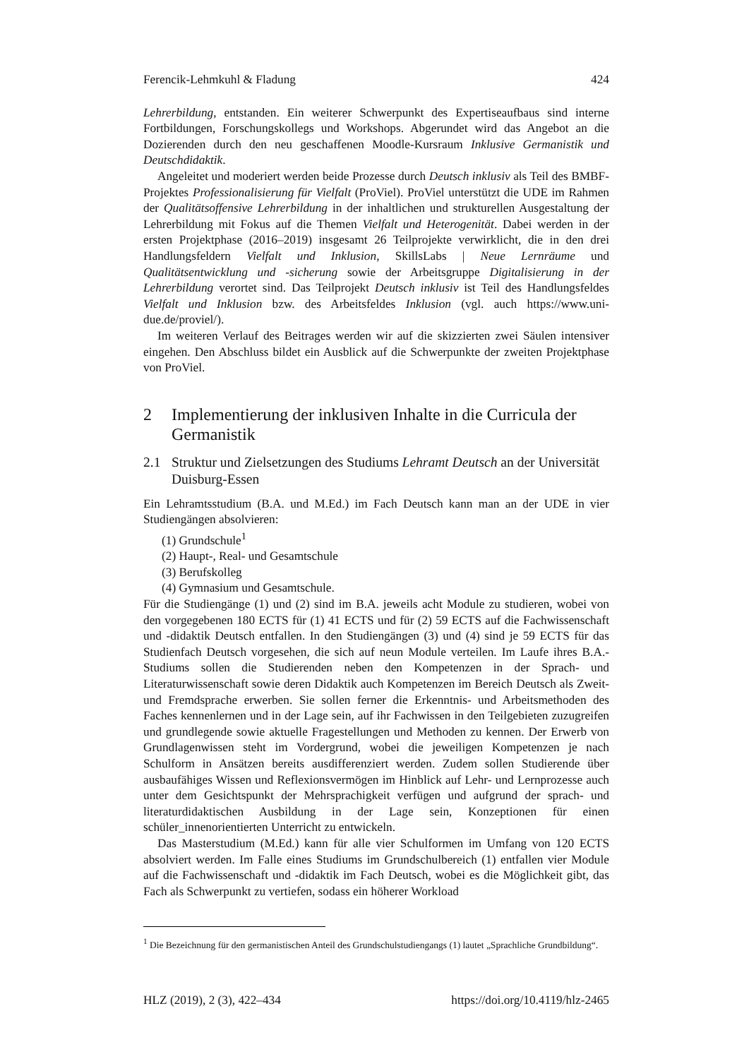Ferencik-Lehmkuhl & Fladung 424
Lehrerbildung, entstanden. Ein weiterer Schwerpunkt des Expertiseaufbaus sind interne Fortbildungen, Forschungskollegs und Workshops. Abgerundet wird das Angebot an die Dozierenden durch den neu geschaffenen Moodle-Kursraum Inklusive Germanistik und Deutschdidaktik.
Angeleitet und moderiert werden beide Prozesse durch Deutsch inklusiv als Teil des BMBF-Projektes Professionalisierung für Vielfalt (ProViel). ProViel unterstützt die UDE im Rahmen der Qualitätsoffensive Lehrerbildung in der inhaltlichen und strukturellen Ausgestaltung der Lehrerbildung mit Fokus auf die Themen Vielfalt und Heterogenität. Dabei werden in der ersten Projektphase (2016–2019) insgesamt 26 Teilprojekte verwirklicht, die in den drei Handlungsfeldern Vielfalt und Inklusion, SkillsLabs | Neue Lernräume und Qualitätsentwicklung und -sicherung sowie der Arbeitsgruppe Digitalisierung in der Lehrerbildung verortet sind. Das Teilprojekt Deutsch inklusiv ist Teil des Handlungsfeldes Vielfalt und Inklusion bzw. des Arbeitsfeldes Inklusion (vgl. auch https://www.uni-due.de/proviel/).
Im weiteren Verlauf des Beitrages werden wir auf die skizzierten zwei Säulen intensiver eingehen. Den Abschluss bildet ein Ausblick auf die Schwerpunkte der zweiten Projektphase von ProViel.
2 Implementierung der inklusiven Inhalte in die Curricula der Germanistik
2.1 Struktur und Zielsetzungen des Studiums Lehramt Deutsch an der Universität Duisburg-Essen
Ein Lehramtsstudium (B.A. und M.Ed.) im Fach Deutsch kann man an der UDE in vier Studiengängen absolvieren:
(1) Grundschule<sup>1</sup>
(2) Haupt-, Real- und Gesamtschule
(3) Berufskolleg
(4) Gymnasium und Gesamtschule.
Für die Studiengänge (1) und (2) sind im B.A. jeweils acht Module zu studieren, wobei von den vorgegebenen 180 ECTS für (1) 41 ECTS und für (2) 59 ECTS auf die Fachwissenschaft und -didaktik Deutsch entfallen. In den Studiengängen (3) und (4) sind je 59 ECTS für das Studienfach Deutsch vorgesehen, die sich auf neun Module verteilen. Im Laufe ihres B.A.-Studiums sollen die Studierenden neben den Kompetenzen in der Sprach- und Literaturwissenschaft sowie deren Didaktik auch Kompetenzen im Bereich Deutsch als Zweit- und Fremdsprache erwerben. Sie sollen ferner die Erkenntnis- und Arbeitsmethoden des Faches kennenlernen und in der Lage sein, auf ihr Fachwissen in den Teilgebieten zuzugreifen und grundlegende sowie aktuelle Fragestellungen und Methoden zu kennen. Der Erwerb von Grundlagenwissen steht im Vordergrund, wobei die jeweiligen Kompetenzen je nach Schulform in Ansätzen bereits ausdifferenziert werden. Zudem sollen Studierende über ausbaufähiges Wissen und Reflexionsvermögen im Hinblick auf Lehr- und Lernprozesse auch unter dem Gesichtspunkt der Mehrsprachigkeit verfügen und aufgrund der sprach- und literaturdidaktischen Ausbildung in der Lage sein, Konzeptionen für einen schüler_innenorientierten Unterricht zu entwickeln.
Das Masterstudium (M.Ed.) kann für alle vier Schulformen im Umfang von 120 ECTS absolviert werden. Im Falle eines Studiums im Grundschulbereich (1) entfallen vier Module auf die Fachwissenschaft und -didaktik im Fach Deutsch, wobei es die Möglichkeit gibt, das Fach als Schwerpunkt zu vertiefen, sodass ein höherer Workload
<sup>1</sup> Die Bezeichnung für den germanistischen Anteil des Grundschulstudiengangs (1) lautet „Sprachliche Grundbildung“.
HLZ (2019), 2 (3), 422–434 https://doi.org/10.4119/hlz-2465